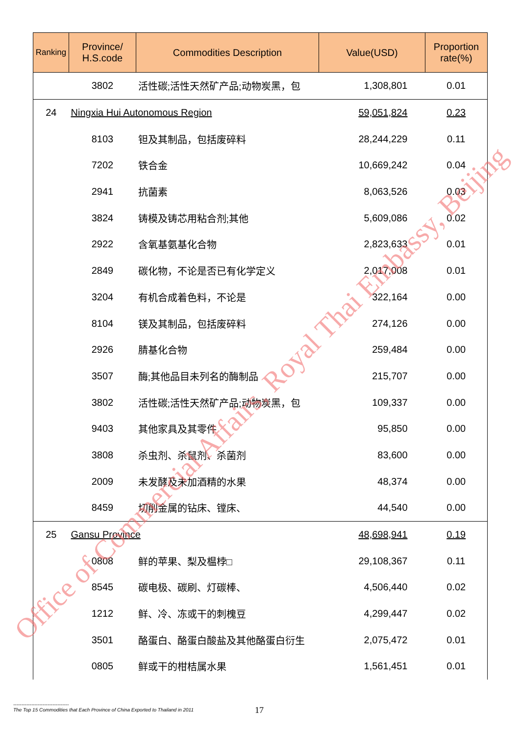| Ranking | Province/ H.S.code | Commodities Description | Value(USD) | Proportion rate(%) |
| --- | --- | --- | --- | --- |
| | 3802 | 活性碳;活性天然矿产品;动物炭黑，包 | 1,308,801 | 0.01 |
| 24 | Ningxia Hui Autonomous Region | | 59,051,824 | 0.23 |
| | 8103 | 钽及其制品，包括废碎料 | 28,244,229 | 0.11 |
| | 7202 | 铁合金 | 10,669,242 | 0.04 |
| | 2941 | 抗菌素 | 8,063,526 | 0.03 |
| | 3824 | 铸模及铸芯用粘合剂;其他 | 5,609,086 | 0.02 |
| | 2922 | 含氧基氨基化合物 | 2,823,633 | 0.01 |
| | 2849 | 碳化物，不论是否已有化学定义 | 2,017,008 | 0.01 |
| | 3204 | 有机合成着色料，不论是 | 322,164 | 0.00 |
| | 8104 | 镁及其制品，包括废碎料 | 274,126 | 0.00 |
| | 2926 | 腈基化合物 | 259,484 | 0.00 |
| | 3507 | 酶;其他品目未列名的酶制品 | 215,707 | 0.00 |
| | 3802 | 活性碳;活性天然矿产品;动物炭黑，包 | 109,337 | 0.00 |
| | 9403 | 其他家具及其零件 | 95,850 | 0.00 |
| | 3808 | 杀虫剂、杀鼠剂、杀菌剂 | 83,600 | 0.00 |
| | 2009 | 未发酵及未加酒精的水果 | 48,374 | 0.00 |
| | 8459 | 切削金属的钻床、镗床、 | 44,540 | 0.00 |
| 25 | Gansu Province | | 48,698,941 | 0.19 |
| | 0808 | 鲜的苹果、梨及榅桲□ | 29,108,367 | 0.11 |
| | 8545 | 碳电极、碳刷、灯碳棒、 | 4,506,440 | 0.02 |
| | 1212 | 鲜、冷、冻或干的刺槐豆 | 4,299,447 | 0.02 |
| | 3501 | 酪蛋白、酪蛋白酸盐及其他酪蛋白衍生 | 2,075,472 | 0.01 |
| | 0805 | 鲜或干的柑桔属水果 | 1,561,451 | 0.01 |
Office of Commercial Affairs, Royal Thai Embassy, Beijing
----------------------------------
The Top 15 Commodities that Each Province of China Exported to Thailand in 2011
17